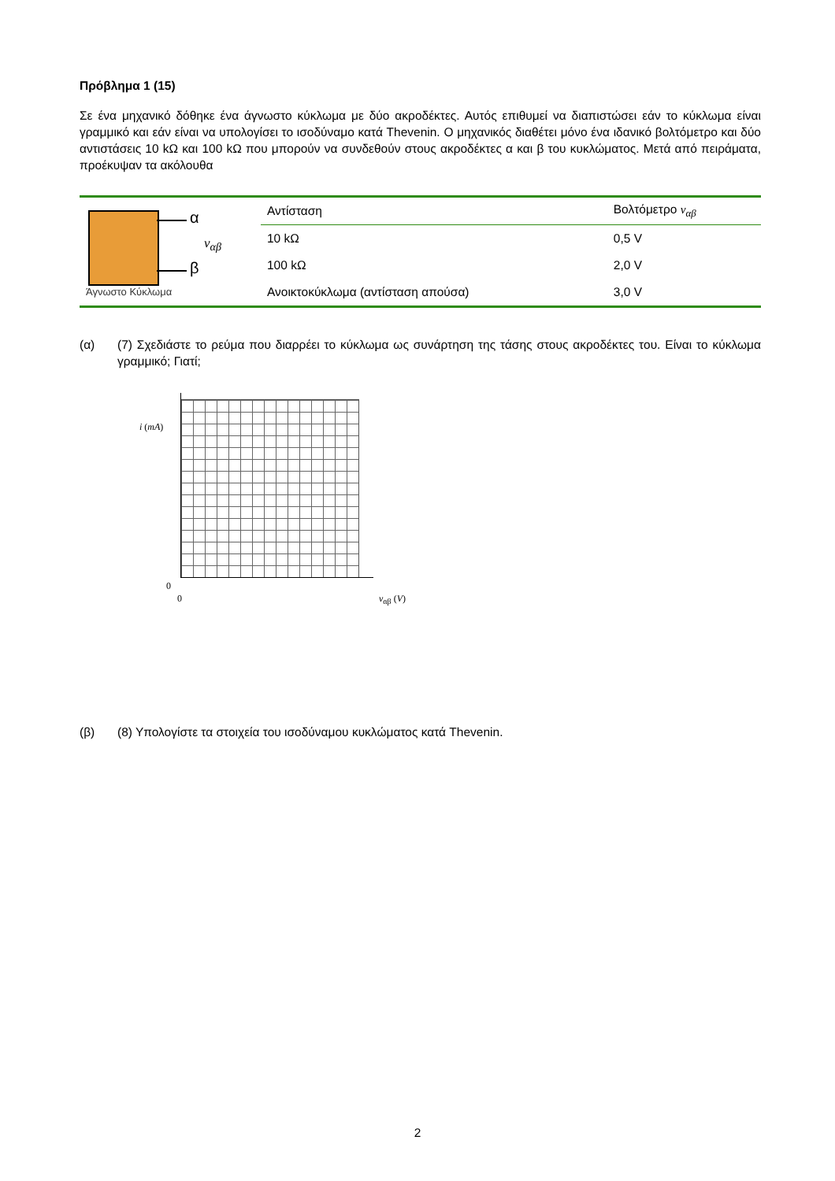Πρόβλημα 1 (15)
Σε ένα μηχανικό δόθηκε ένα άγνωστο κύκλωμα με δύο ακροδέκτες. Αυτός επιθυμεί να διαπιστώσει εάν το κύκλωμα είναι γραμμικό και εάν είναι να υπολογίσει το ισοδύναμο κατά Thevenin. Ο μηχανικός διαθέτει μόνο ένα ιδανικό βολτόμετρο και δύο αντιστάσεις 10 kΩ και 100 kΩ που μπορούν να συνδεθούν στους ακροδέκτες α και β του κυκλώματος. Μετά από πειράματα, προέκυψαν τα ακόλουθα
α
β
v<sub>αβ</sub>
Άγνωστο Κύκλωμα
| Αντίσταση | Βολτόμετρο v<sub>αβ</sub> |
| --- | --- |
| 10 kΩ | 0,5 V |
| 100 kΩ | 2,0 V |
| Ανοικτοκύκλωμα (αντίσταση απούσα) | 3,0 V |
(α)
(7) Σχεδιάστε το ρεύμα που διαρρέει το κύκλωμα ως συνάρτηση της τάσης στους ακροδέκτες του. Είναι το κύκλωμα γραμμικό; Γιατί;
i (mA)
0
0 v<sub>αβ</sub> (V)
(β)
(8) Υπολογίστε τα στοιχεία του ισοδύναμου κυκλώματος κατά Thevenin.
2